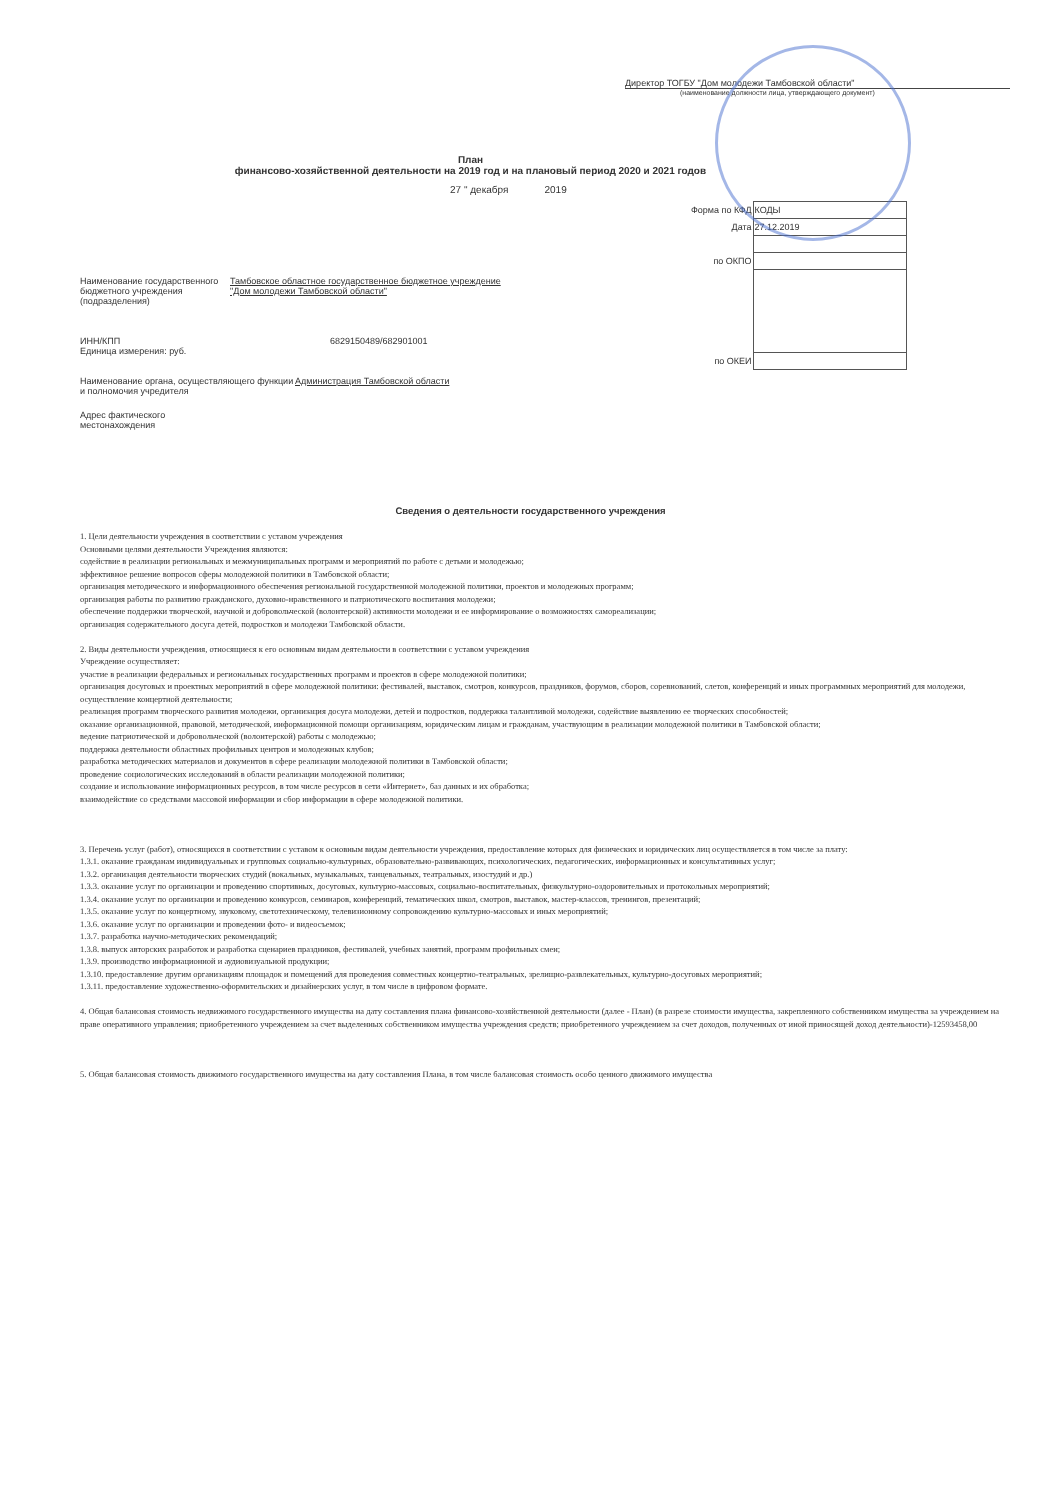Директор ТОГБУ "Дом молодежи Тамбовской области"
(наименование должности лица, утверждающего документ)
План
финансово-хозяйственной деятельности на 2019 год и на плановый период 2020 и 2021 годов
27 " декабря 2019
| Форма по КФД | КОДЫ |
| Дата | 27.12.2019 |
| по ОКПО | |
| по ОКЕИ | |
Наименование государственного бюджетного учреждения (подразделения)
Тамбовское областное государственное бюджетное учреждение
"Дом молодежи Тамбовской области"
ИНН/КПП
Единица измерения: руб.
6829150489/682901001
Наименование органа, осуществляющего функции и полномочия учредителя
Администрация Тамбовской области
Адрес фактического местонахождения
Сведения о деятельности государственного учреждения
1. Цели деятельности учреждения в соответствии с уставом учреждения
Основными целями деятельности Учреждения являются:
содействие в реализации региональных и межмуниципальных программ и мероприятий по работе с детьми и молодежью;
эффективное решение вопросов сферы молодежной политики в Тамбовской области;
организация методического и информационного обеспечения региональной государственной молодежной политики, проектов и молодежных программ;
организация работы по развитию гражданского, духовно-нравственного и патриотического воспитания молодежи;
обеспечение поддержки творческой, научной и добровольческой (волонтерской) активности молодежи и ее информирование о возможностях самореализации;
организация содержательного досуга детей, подростков и молодежи Тамбовской области.
2. Виды деятельности учреждения, относящиеся к его основным видам деятельности в соответствии с уставом учреждения
Учреждение осуществляет:
участие в реализации федеральных и региональных государственных программ и проектов в сфере молодежной политики;
организация досуговых и проектных мероприятий в сфере молодежной политики: фестивалей, выставок, смотров, конкурсов, праздников, форумов, сборов, соревнований, слетов, конференций и иных программных мероприятий для молодежи, осуществление концертной деятельности;
реализация программ творческого развития молодежи, организация досуга молодежи, детей и подростков, поддержка талантливой молодежи, содействие выявлению ее творческих способностей;
оказание организационной, правовой, методической, информационной помощи организациям, юридическим лицам и гражданам, участвующим в реализации молодежной политики в Тамбовской области;
ведение патриотической и добровольческой (волонтерской) работы с молодежью;
поддержка деятельности областных профильных центров и молодежных клубов;
разработка методических материалов и документов в сфере реализации молодежной политики в Тамбовской области;
проведение социологических исследований в области реализации молодежной политики;
создание и использование информационных ресурсов, в том числе ресурсов в сети «Интернет», баз данных и их обработка;
взаимодействие со средствами массовой информации и сбор информации в сфере молодежной политики.
3. Перечень услуг (работ), относящихся в соответствии с уставом к основным видам деятельности учреждения, предоставление которых для физических и юридических лиц осуществляется в том числе за плату:
1.3.1. оказание гражданам индивидуальных и групповых социально-культурных, образовательно-развивающих, психологических, педагогических, информационных и консультативных услуг;
1.3.2. организация деятельности творческих студий (вокальных, музыкальных, танцевальных, театральных, изостудий и др.)
1.3.3. оказание услуг по организации и проведению спортивных, досуговых, культурно-массовых, социально-воспитательных, физкультурно-оздоровительных и протокольных мероприятий;
1.3.4. оказание услуг по организации и проведению конкурсов, семинаров, конференций, тематических школ, смотров, выставок, мастер-классов, тренингов, презентаций;
1.3.5. оказание услуг по концертному, звуковому, светотехническому, телевизионному сопровождению культурно-массовых и иных мероприятий;
1.3.6. оказание услуг по организации и проведении фото- и видеосъемок;
1.3.7. разработка научно-методических рекомендаций;
1.3.8. выпуск авторских разработок и разработка сценариев праздников, фестивалей, учебных занятий, программ профильных смен;
1.3.9. производство информационной и аудиовизуальной продукции;
1.3.10. предоставление другим организациям площадок и помещений для проведения совместных концертно-театральных, зрелищно-развлекательных, культурно-досуговых мероприятий;
1.3.11. предоставление художественно-оформительских и дизайнерских услуг, в том числе в цифровом формате.
4. Общая балансовая стоимость недвижимого государственного имущества на дату составления плана финансово-хозяйственной деятельности (далее - План) (в разрезе стоимости имущества, закрепленного собственником имущества за учреждением на праве оперативного управления; приобретенного учреждением за счет выделенных собственником имущества учреждения средств; приобретенного учреждением за счет доходов, полученных от иной приносящей доход деятельности)-12593458,00
5. Общая балансовая стоимость движимого государственного имущества на дату составления Плана, в том числе балансовая стоимость особо ценного движимого имущества